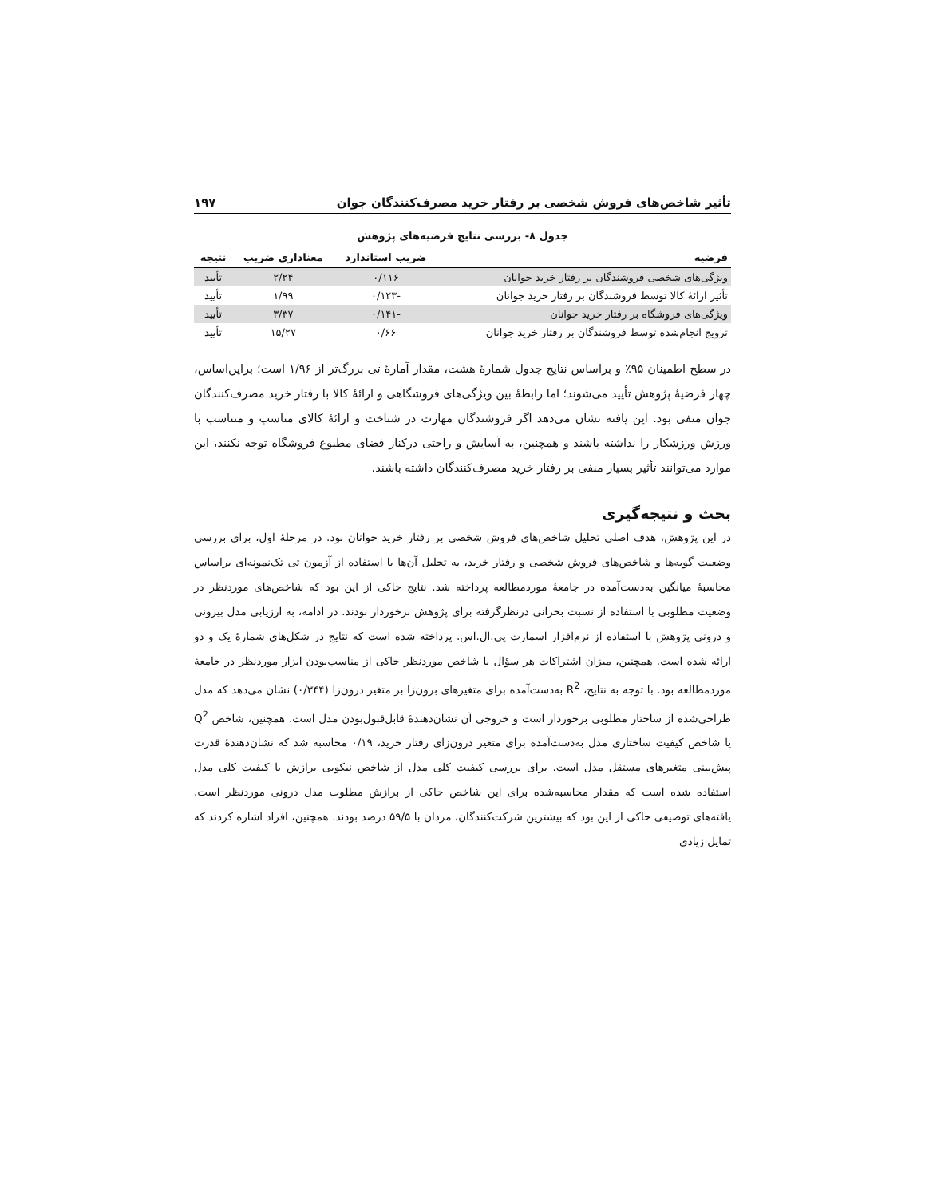تأثیر شاخص‌های فروش شخصی بر رفتار خرید مصرف‌کنندگان جوان ۱۹۷
جدول ۸- بررسی نتایج فرضیه‌های پژوهش
| فرضیه | ضریب استاندارد | معناداری ضریب | نتیجه |
| --- | --- | --- | --- |
| ویژگی‌های شخصی فروشندگان بر رفتار خرید جوانان | ۰/۱۱۶ | ۲/۲۴ | تأیید |
| تأثیر ارائهٔ کالا توسط فروشندگان بر رفتار خرید جوانان | -۰/۱۲۳ | ۱/۹۹ | تأیید |
| ویژگی‌های فروشگاه بر رفتار خرید جوانان | -۰/۱۴۱ | ۳/۳۷ | تأیید |
| ترویج انجام‌شده توسط فروشندگان بر رفتار خرید جوانان | ۰/۶۶ | ۱۵/۲۷ | تأیید |
در سطح اطمینان ۹۵٪ و براساس نتایج جدول شمارهٔ هشت، مقدار آمارهٔ تی بزرگ‌تر از ۱/۹۶ است؛ براین‌اساس، چهار فرضیهٔ پژوهش تأیید می‌شوند؛ اما رابطهٔ بین ویژگی‌های فروشگاهی و ارائهٔ کالا با رفتار خرید مصرف‌کنندگان جوان منفی بود. این یافته نشان می‌دهد اگر فروشندگان مهارت در شناخت و ارائهٔ کالای مناسب و متناسب با ورزش ورزشکار را نداشته باشند و همچنین، به آسایش و راحتی درکنار فضای مطبوع فروشگاه توجه نکنند، این موارد می‌توانند تأثیر بسیار منفی بر رفتار خرید مصرف‌کنندگان داشته باشند.
بحث و نتیجه‌گیری
در این پژوهش، هدف اصلی تحلیل شاخص‌های فروش شخصی بر رفتار خرید جوانان بود. در مرحلهٔ اول، برای بررسی وضعیت گویه‌ها و شاخص‌های فروش شخصی و رفتار خرید، به تحلیل آن‌ها با استفاده از آزمون تی تک‌نمونه‌ای براساس محاسبهٔ میانگین به‌دست‌آمده در جامعهٔ موردمطالعه پرداخته شد. نتایج حاکی از این بود که شاخص‌های موردنظر در وضعیت مطلوبی با استفاده از نسبت بحرانی درنظرگرفته برای پژوهش برخوردار بودند. در ادامه، به ارزیابی مدل بیرونی و درونی پژوهش با استفاده از نرم‌افزار اسمارت پی.ال.اس. پرداخته شده است که نتایج در شکل‌های شمارهٔ یک و دو ارائه شده است. همچنین، میزان اشتراکات هر سؤال با شاخص موردنظر حاکی از مناسب‌بودن ابزار موردنظر در جامعهٔ موردمطالعه بود. با توجه به نتایج، R<sup>2</sup> به‌دست‌آمده برای متغیرهای برون‌زا بر متغیر درون‌زا (۰/۳۴۴) نشان می‌دهد که مدل طراحی‌شده از ساختار مطلوبی برخوردار است و خروجی آن نشان‌دهندهٔ قابل‌قبول‌بودن مدل است. همچنین، شاخص Q<sup>2</sup> یا شاخص کیفیت ساختاری مدل به‌دست‌آمده برای متغیر درون‌زای رفتار خرید، ۰/۱۹ محاسبه شد که نشان‌دهندهٔ قدرت پیش‌بینی متغیرهای مستقل مدل است. برای بررسی کیفیت کلی مدل از شاخص نیکویی برازش یا کیفیت کلی مدل استفاده شده است که مقدار محاسبه‌شده برای این شاخص حاکی از برازش مطلوب مدل درونی موردنظر است. یافته‌های توصیفی حاکی از این بود که بیشترین شرکت‌کنندگان، مردان با ۵۹/۵ درصد بودند. همچنین، افراد اشاره کردند که تمایل زیادی